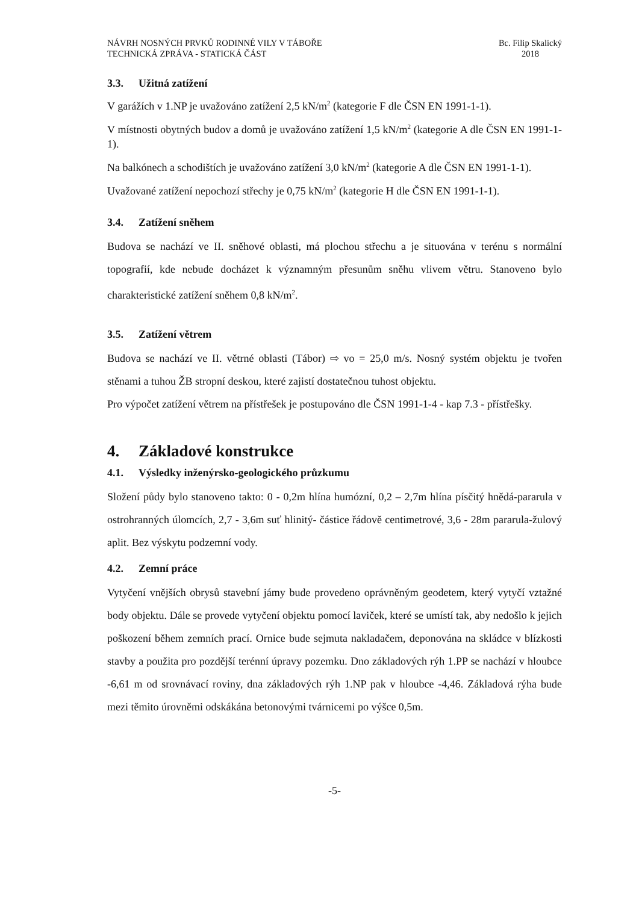NÁVRH NOSNÝCH PRVKŮ RODINNÉ VILY V TÁBOŘE
TECHNICKÁ ZPRÁVA - STATICKÁ ČÁST
Bc. Filip Skalický
2018
3.3. Užitná zatížení
V garážích v 1.NP je uvažováno zatížení 2,5 kN/m<sup>2</sup> (kategorie F dle ČSN EN 1991-1-1).
V místnosti obytných budov a domů je uvažováno zatížení 1,5 kN/m<sup>2</sup> (kategorie A dle ČSN EN 1991-1-1).
Na balkónech a schodištích je uvažováno zatížení 3,0 kN/m<sup>2</sup> (kategorie A dle ČSN EN 1991-1-1).
Uvažované zatížení nepochozí střechy je 0,75 kN/m<sup>2</sup> (kategorie H dle ČSN EN 1991-1-1).
3.4. Zatížení sněhem
Budova se nachází ve II. sněhové oblasti, má plochou střechu a je situována v terénu s normální topografií, kde nebude docházet k významným přesunům sněhu vlivem větru. Stanoveno bylo charakteristické zatížení sněhem 0,8 kN/m<sup>2</sup>.
3.5. Zatížení větrem
Budova se nachází ve II. větrné oblasti (Tábor) ⇨ vo = 25,0 m/s. Nosný systém objektu je tvořen stěnami a tuhou ŽB stropní deskou, které zajistí dostatečnou tuhost objektu.
Pro výpočet zatížení větrem na přístřešek je postupováno dle ČSN 1991-1-4 - kap 7.3 - přístřešky.
4. Základové konstrukce
4.1. Výsledky inženýrsko-geologického průzkumu
Složení půdy bylo stanoveno takto: 0 - 0,2m hlína humózní, 0,2 – 2,7m hlína písčitý hnědá-pararula v ostrohranných úlomcích, 2,7 - 3,6m suť hlinitý- částice řádově centimetrové, 3,6 - 28m pararula-žulový aplit. Bez výskytu podzemní vody.
4.2. Zemní práce
Vytyčení vnějších obrysů stavební jámy bude provedeno oprávněným geodetem, který vytyčí vztažné body objektu. Dále se provede vytyčení objektu pomocí laviček, které se umístí tak, aby nedošlo k jejich poškození během zemních prací. Ornice bude sejmuta nakladačem, deponována na skládce v blízkosti stavby a použita pro pozdější terénní úpravy pozemku. Dno základových rýh 1.PP se nachází v hloubce -6,61 m od srovnávací roviny, dna základových rýh 1.NP pak v hloubce -4,46. Základová rýha bude mezi těmito úrovněmi odskákána betonovými tvárnicemi po výšce 0,5m.
-5-